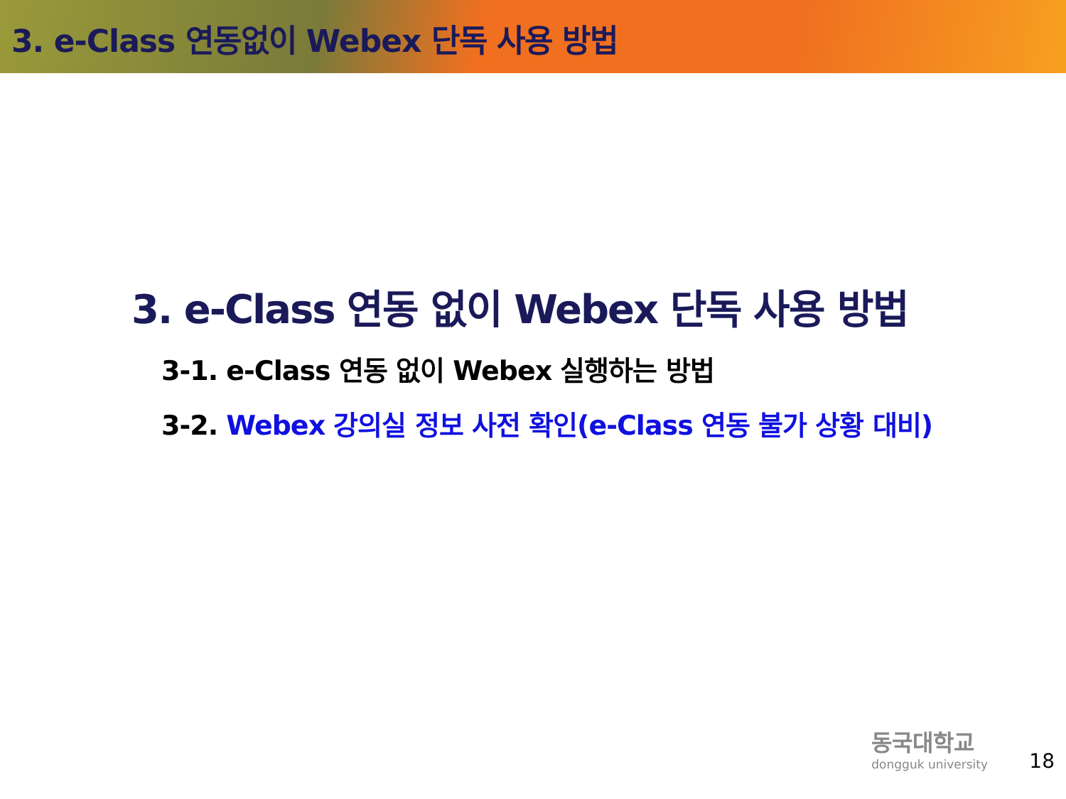3. e-Class 연동없이 Webex 단독 사용 방법
3. e-Class 연동 없이 Webex 단독 사용 방법
3-1. e-Class 연동 없이 Webex 실행하는 방법
3-2. Webex 강의실 정보 사전 확인(e-Class 연동 불가 상황 대비)
동국대학교
dongguk university
18